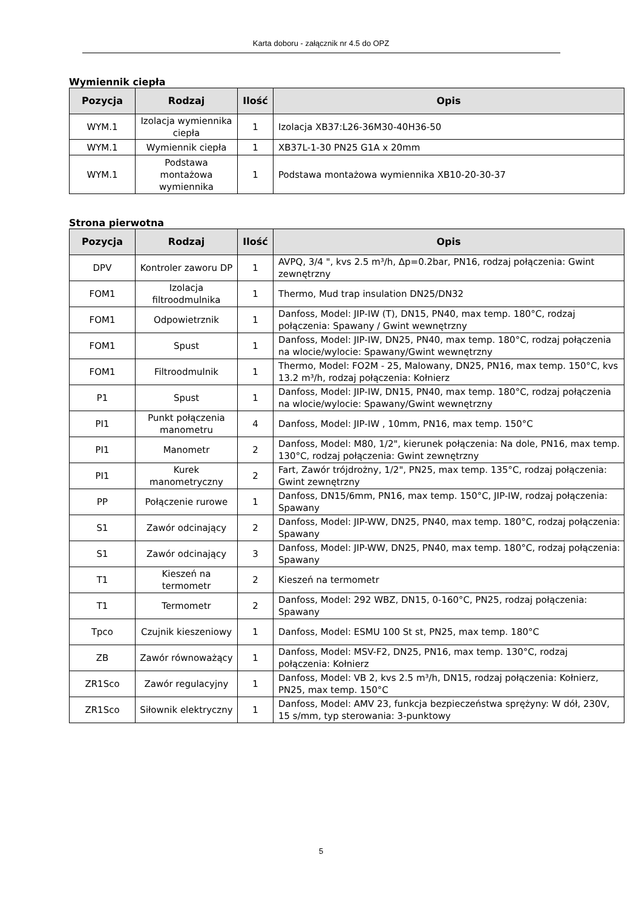Karta doboru - załącznik nr 4.5 do OPZ
Wymiennik ciepła
| Pozycja | Rodzaj | Ilość | Opis |
| --- | --- | --- | --- |
| WYM.1 | Izolacja wymiennika ciepła | 1 | Izolacja XB37:L26-36M30-40H36-50 |
| WYM.1 | Wymiennik ciepła | 1 | XB37L-1-30 PN25 G1A x 20mm |
| WYM.1 | Podstawa montażowa wymiennika | 1 | Podstawa montażowa wymiennika XB10-20-30-37 |
Strona pierwotna
| Pozycja | Rodzaj | Ilość | Opis |
| --- | --- | --- | --- |
| DPV | Kontroler zaworu DP | 1 | AVPQ, 3/4 ", kvs 2.5 m³/h, Δp=0.2bar, PN16, rodzaj połączenia: Gwint zewnętrzny |
| FOM1 | Izolacja filtroodmulnika | 1 | Thermo, Mud trap insulation DN25/DN32 |
| FOM1 | Odpowietrznik | 1 | Danfoss, Model: JIP-IW (T), DN15, PN40, max temp. 180°C, rodzaj połączenia: Spawany / Gwint wewnętrzny |
| FOM1 | Spust | 1 | Danfoss, Model: JIP-IW, DN25, PN40, max temp. 180°C, rodzaj połączenia na wlocie/wylocie: Spawany/Gwint wewnętrzny |
| FOM1 | Filtroodmulnik | 1 | Thermo, Model: FO2M - 25, Malowany, DN25, PN16, max temp. 150°C, kvs 13.2 m³/h, rodzaj połączenia: Kołnierz |
| P1 | Spust | 1 | Danfoss, Model: JIP-IW, DN15, PN40, max temp. 180°C, rodzaj połączenia na wlocie/wylocie: Spawany/Gwint wewnętrzny |
| PI1 | Punkt połączenia manometru | 4 | Danfoss, Model: JIP-IW , 10mm, PN16, max temp. 150°C |
| PI1 | Manometr | 2 | Danfoss, Model: M80, 1/2", kierunek połączenia: Na dole, PN16, max temp. 130°C, rodzaj połączenia: Gwint zewnętrzny |
| PI1 | Kurek manometryczny | 2 | Fart, Zawór trójdrożny, 1/2", PN25, max temp. 135°C, rodzaj połączenia: Gwint zewnętrzny |
| PP | Połączenie rurowe | 1 | Danfoss, DN15/6mm, PN16, max temp. 150°C, JIP-IW, rodzaj połączenia: Spawany |
| S1 | Zawór odcinający | 2 | Danfoss, Model: JIP-WW, DN25, PN40, max temp. 180°C, rodzaj połączenia: Spawany |
| S1 | Zawór odcinający | 3 | Danfoss, Model: JIP-WW, DN25, PN40, max temp. 180°C, rodzaj połączenia: Spawany |
| T1 | Kieszeń na termometr | 2 | Kieszeń na termometr |
| T1 | Termometr | 2 | Danfoss, Model: 292 WBZ, DN15, 0-160°C, PN25, rodzaj połączenia: Spawany |
| Tpco | Czujnik kieszeniowy | 1 | Danfoss, Model: ESMU 100 St st, PN25, max temp. 180°C |
| ZB | Zawór równoważący | 1 | Danfoss, Model: MSV-F2, DN25, PN16, max temp. 130°C, rodzaj połączenia: Kołnierz |
| ZR1Sco | Zawór regulacyjny | 1 | Danfoss, Model: VB 2, kvs 2.5 m³/h, DN15, rodzaj połączenia: Kołnierz, PN25, max temp. 150°C |
| ZR1Sco | Siłownik elektryczny | 1 | Danfoss, Model: AMV 23, funkcja bezpieczeństwa sprężyny: W dół, 230V, 15 s/mm, typ sterowania: 3-punktowy |
5